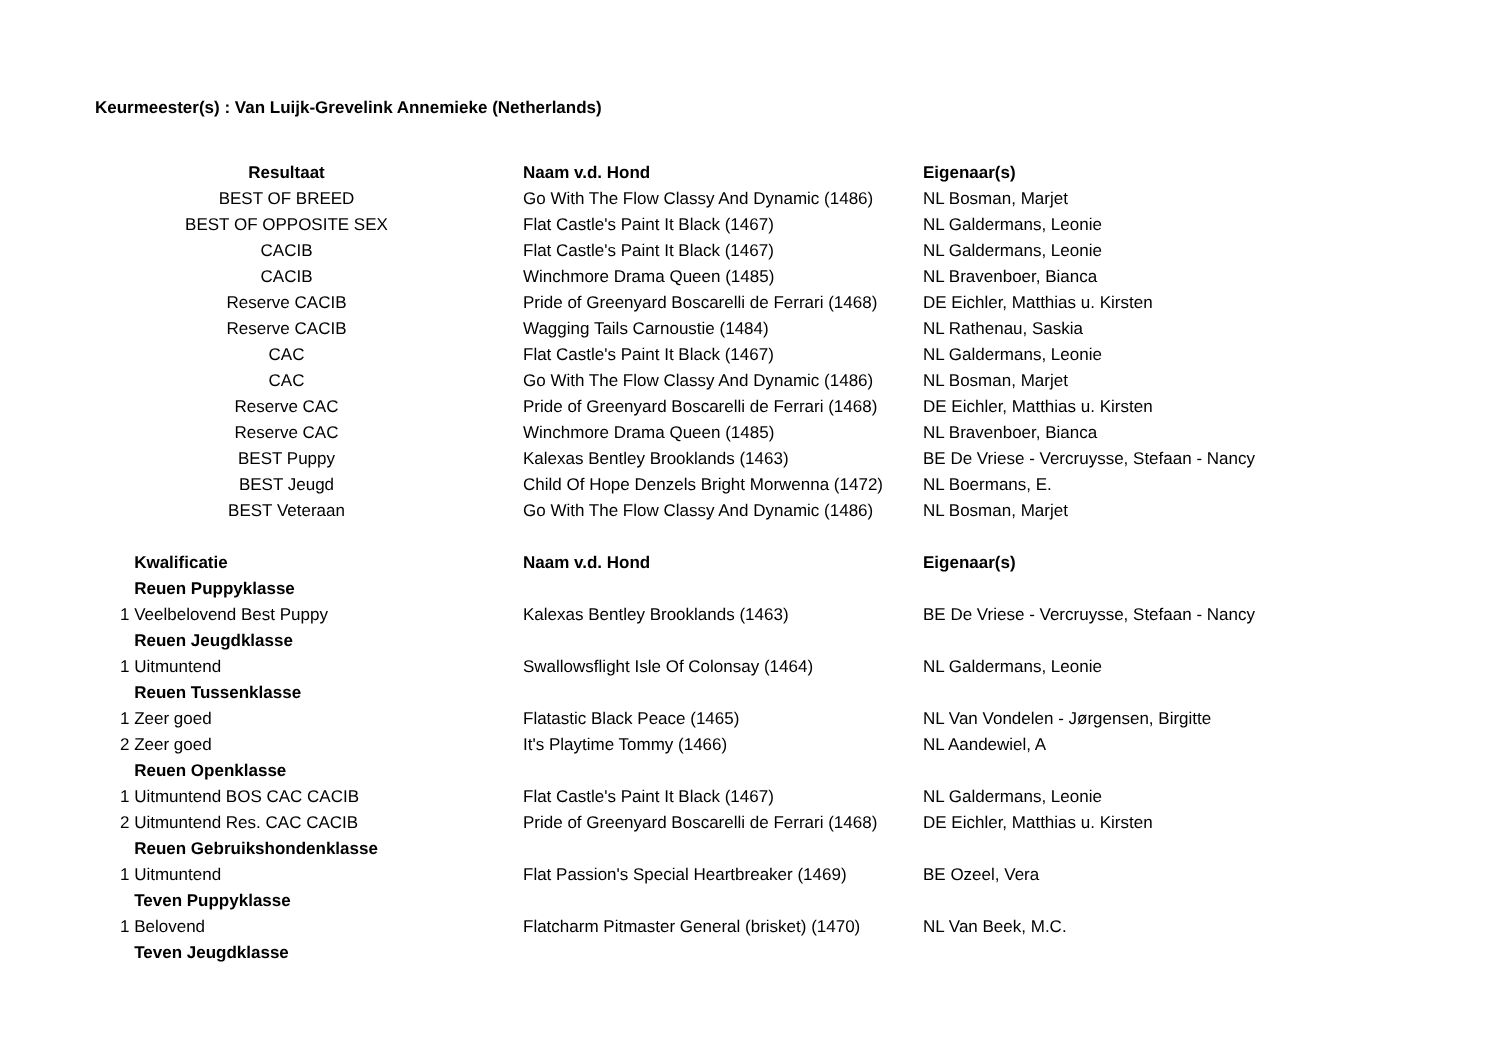Keurmeester(s) : Van Luijk-Grevelink Annemieke (Netherlands)
| Resultaat | Naam v.d. Hond | Eigenaar(s) |
| --- | --- | --- |
| BEST OF BREED | Go With The Flow Classy And Dynamic (1486) | NL Bosman, Marjet |
| BEST OF OPPOSITE SEX | Flat Castle's Paint It Black (1467) | NL Galdermans, Leonie |
| CACIB | Flat Castle's Paint It Black (1467) | NL Galdermans, Leonie |
| CACIB | Winchmore Drama Queen (1485) | NL Bravenboer, Bianca |
| Reserve CACIB | Pride of Greenyard Boscarelli de Ferrari (1468) | DE Eichler, Matthias u. Kirsten |
| Reserve CACIB | Wagging Tails Carnoustie (1484) | NL Rathenau, Saskia |
| CAC | Flat Castle's Paint It Black (1467) | NL Galdermans, Leonie |
| CAC | Go With The Flow Classy And Dynamic (1486) | NL Bosman, Marjet |
| Reserve CAC | Pride of Greenyard Boscarelli de Ferrari (1468) | DE Eichler, Matthias u. Kirsten |
| Reserve CAC | Winchmore Drama Queen (1485) | NL Bravenboer, Bianca |
| BEST Puppy | Kalexas Bentley Brooklands (1463) | BE De Vriese - Vercruysse, Stefaan - Nancy |
| BEST Jeugd | Child Of Hope Denzels Bright Morwenna (1472) | NL Boermans, E. |
| BEST Veteraan | Go With The Flow Classy And Dynamic (1486) | NL Bosman, Marjet |
| Kwalificatie | Naam v.d. Hond | Eigenaar(s) |
| Reuen Puppyklasse | | |
| 1 Veelbelovend Best Puppy | Kalexas Bentley Brooklands (1463) | BE De Vriese - Vercruysse, Stefaan - Nancy |
| Reuen Jeugdklasse | | |
| 1 Uitmuntend | Swallowsflight Isle Of Colonsay (1464) | NL Galdermans, Leonie |
| Reuen Tussenklasse | | |
| 1 Zeer goed | Flatastic Black Peace (1465) | NL Van Vondelen - Jørgensen, Birgitte |
| 2 Zeer goed | It's Playtime Tommy (1466) | NL Aandewiel, A |
| Reuen Openklasse | | |
| 1 Uitmuntend BOS CAC CACIB | Flat Castle's Paint It Black (1467) | NL Galdermans, Leonie |
| 2 Uitmuntend Res. CAC CACIB | Pride of Greenyard Boscarelli de Ferrari (1468) | DE Eichler, Matthias u. Kirsten |
| Reuen Gebruikshondenklasse | | |
| 1 Uitmuntend | Flat Passion's Special Heartbreaker (1469) | BE Ozeel, Vera |
| Teven Puppyklasse | | |
| 1 Belovend | Flatcharm Pitmaster General (brisket) (1470) | NL Van Beek, M.C. |
| Teven Jeugdklasse | | |